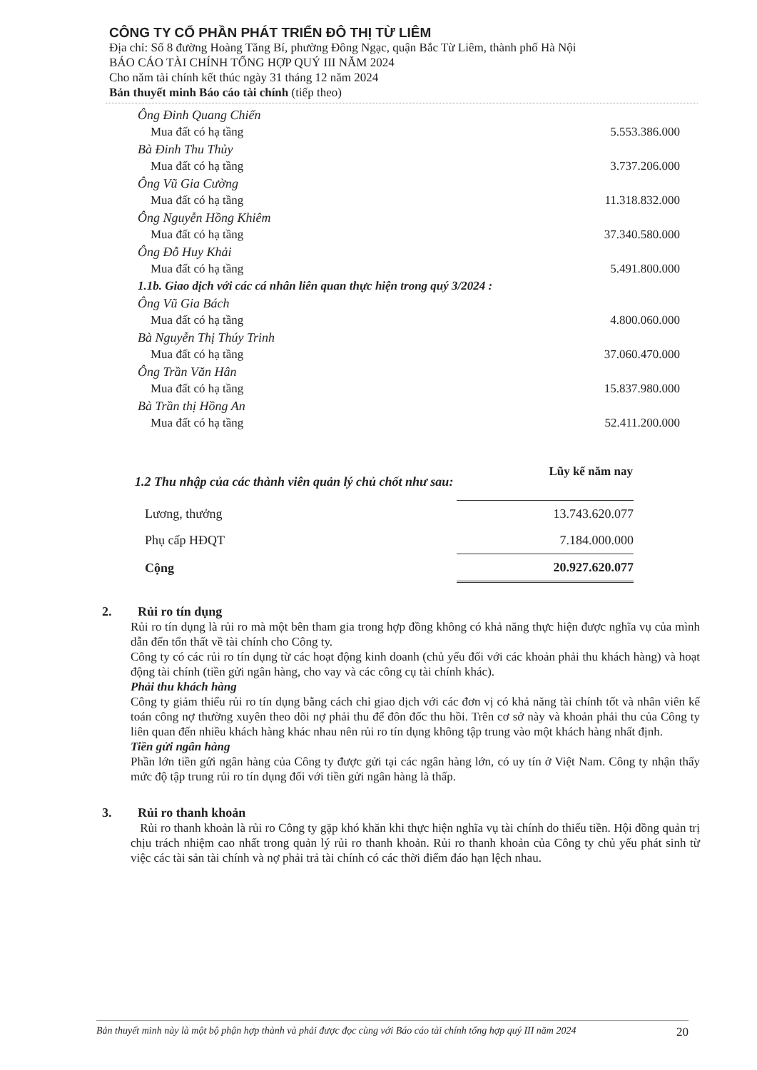CÔNG TY CỔ PHẦN PHÁT TRIỂN ĐÔ THỊ TỪ LIÊM
Địa chỉ: Số 8 đường Hoàng Tăng Bí, phường Đông Ngạc, quận Bắc Từ Liêm, thành phố Hà Nội
BÁO CÁO TÀI CHÍNH TỔNG HỢP QUÝ III NĂM 2024
Cho năm tài chính kết thúc ngày 31 tháng 12 năm 2024
Bản thuyết minh Báo cáo tài chính (tiếp theo)
| Ông Đinh Quang Chiến | |
| Mua đất có hạ tầng | 5.553.386.000 |
| Bà Đinh Thu Thủy | |
| Mua đất có hạ tầng | 3.737.206.000 |
| Ông Vũ Gia Cường | |
| Mua đất có hạ tầng | 11.318.832.000 |
| Ông Nguyễn Hồng Khiêm | |
| Mua đất có hạ tầng | 37.340.580.000 |
| Ông Đỗ Huy Khải | |
| Mua đất có hạ tầng | 5.491.800.000 |
| 1.1b. Giao dịch với các cá nhân liên quan thực hiện trong quý 3/2024 : | |
| Ông Vũ Gia Bách | |
| Mua đất có hạ tầng | 4.800.060.000 |
| Bà Nguyễn Thị Thúy Trinh | |
| Mua đất có hạ tầng | 37.060.470.000 |
| Ông Trần Văn Hân | |
| Mua đất có hạ tầng | 15.837.980.000 |
| Bà Trần thị Hồng An | |
| Mua đất có hạ tầng | 52.411.200.000 |
| 1.2 Thu nhập của các thành viên quản lý chủ chốt như sau: | Lũy kế năm nay |
| --- | --- |
| Lương, thưởng | 13.743.620.077 |
| Phụ cấp HĐQT | 7.184.000.000 |
| Cộng | 20.927.620.077 |
2. Rủi ro tín dụng
Rủi ro tín dụng là rủi ro mà một bên tham gia trong hợp đồng không có khả năng thực hiện được nghĩa vụ của mình dẫn đến tổn thất về tài chính cho Công ty.
Công ty có các rủi ro tín dụng từ các hoạt động kinh doanh (chủ yếu đối với các khoản phải thu khách hàng) và hoạt động tài chính (tiền gửi ngân hàng, cho vay và các công cụ tài chính khác).
Phải thu khách hàng
Công ty giảm thiểu rủi ro tín dụng bằng cách chỉ giao dịch với các đơn vị có khả năng tài chính tốt và nhân viên kế toán công nợ thường xuyên theo dõi nợ phải thu để đôn đốc thu hồi. Trên cơ sở này và khoản phải thu của Công ty liên quan đến nhiều khách hàng khác nhau nên rủi ro tín dụng không tập trung vào một khách hàng nhất định.
Tiền gửi ngân hàng
Phần lớn tiền gửi ngân hàng của Công ty được gửi tại các ngân hàng lớn, có uy tín ở Việt Nam. Công ty nhận thấy mức độ tập trung rủi ro tín dụng đối với tiền gửi ngân hàng là thấp.
3. Rủi ro thanh khoản
Rủi ro thanh khoản là rủi ro Công ty gặp khó khăn khi thực hiện nghĩa vụ tài chính do thiếu tiền. Hội đồng quản trị chịu trách nhiệm cao nhất trong quản lý rủi ro thanh khoản. Rủi ro thanh khoản của Công ty chủ yếu phát sinh từ việc các tài sản tài chính và nợ phải trả tài chính có các thời điểm đáo hạn lệch nhau.
Bản thuyết minh này là một bộ phận hợp thành và phải được đọc cùng với Báo cáo tài chính tổng hợp quý III năm 2024 20